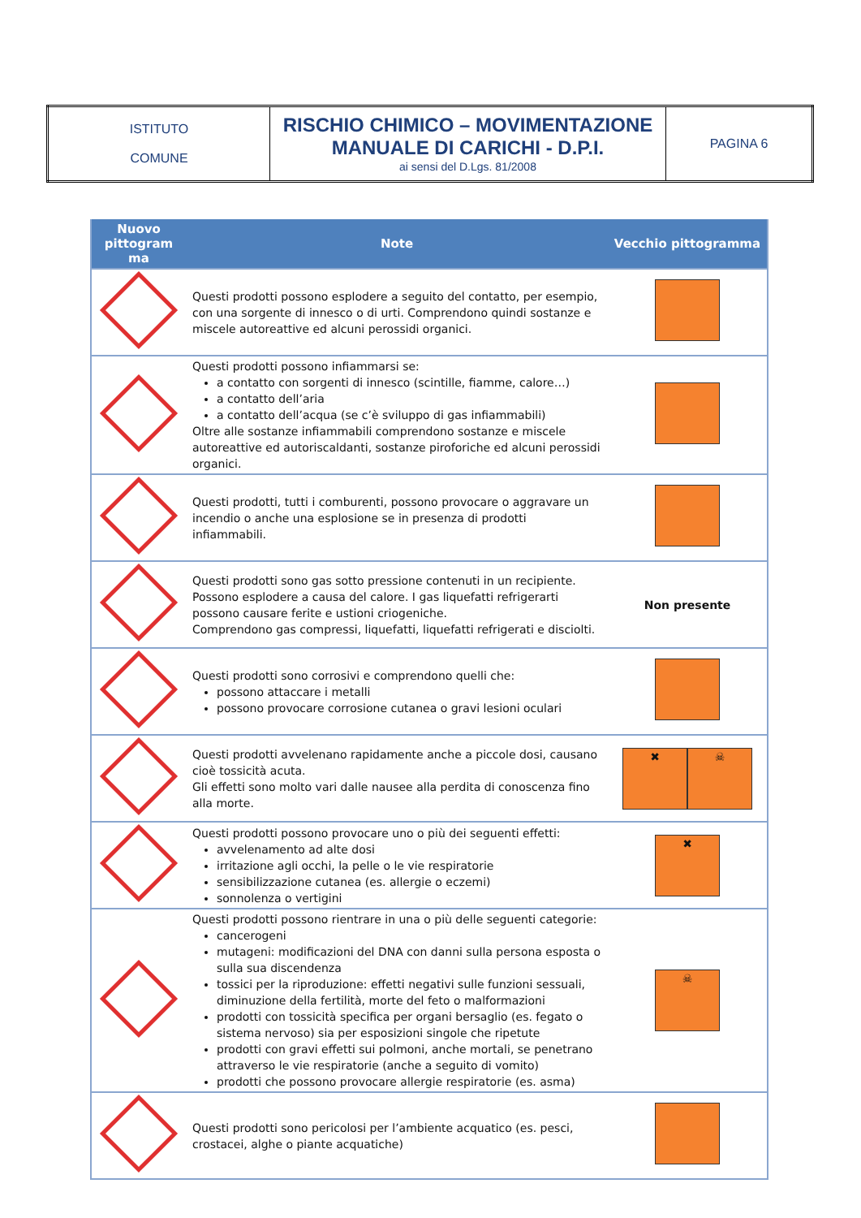| ISTITUTO COMUNE | RISCHIO CHIMICO – MOVIMENTAZIONE MANUALE DI CARICHI - D.P.I. ai sensi del D.Lgs. 81/2008 | PAGINA 6 |
| Nuovo pittogram ma | Note | Vecchio pittogramma |
| --- | --- | --- |
| | Questi prodotti possono esplodere a seguito del contatto, per esempio, con una sorgente di innesco o di urti. Comprendono quindi sostanze e miscele autoreattive ed alcuni perossidi organici. | |
| | Questi prodotti possono infiammarsi se: a contatto con sorgenti di innesco (scintille, fiamme, calore…) a contatto dell’aria a contatto dell’acqua (se c’è sviluppo di gas infiammabili) Oltre alle sostanze infiammabili comprendono sostanze e miscele autoreattive ed autoriscaldanti, sostanze piroforiche ed alcuni perossidi organici. | |
| | Questi prodotti, tutti i comburenti, possono provocare o aggravare un incendio o anche una esplosione se in presenza di prodotti infiammabili. | |
| | Questi prodotti sono gas sotto pressione contenuti in un recipiente. Possono esplodere a causa del calore. I gas liquefatti refrigerarti possono causare ferite e ustioni criogeniche. Comprendono gas compressi, liquefatti, liquefatti refrigerati e disciolti. | Non presente |
| | Questi prodotti sono corrosivi e comprendono quelli che: possono attaccare i metalli possono provocare corrosione cutanea o gravi lesioni oculari | |
| | Questi prodotti avvelenano rapidamente anche a piccole dosi, causano cioè tossicità acuta. Gli effetti sono molto vari dalle nausee alla perdita di conoscenza fino alla morte. | ✖ ☠ |
| | Questi prodotti possono provocare uno o più dei seguenti effetti: avvelenamento ad alte dosi irritazione agli occhi, la pelle o le vie respiratorie sensibilizzazione cutanea (es. allergie o eczemi) sonnolenza o vertigini | ✖ |
| | Questi prodotti possono rientrare in una o più delle seguenti categorie: cancerogeni mutageni: modificazioni del DNA con danni sulla persona esposta o sulla sua discendenza tossici per la riproduzione: effetti negativi sulle funzioni sessuali, diminuzione della fertilità, morte del feto o malformazioni prodotti con tossicità specifica per organi bersaglio (es. fegato o sistema nervoso) sia per esposizioni singole che ripetute prodotti con gravi effetti sui polmoni, anche mortali, se penetrano attraverso le vie respiratorie (anche a seguito di vomito) prodotti che possono provocare allergie respiratorie (es. asma) | ☠ |
| | Questi prodotti sono pericolosi per l’ambiente acquatico (es. pesci, crostacei, alghe o piante acquatiche) | |